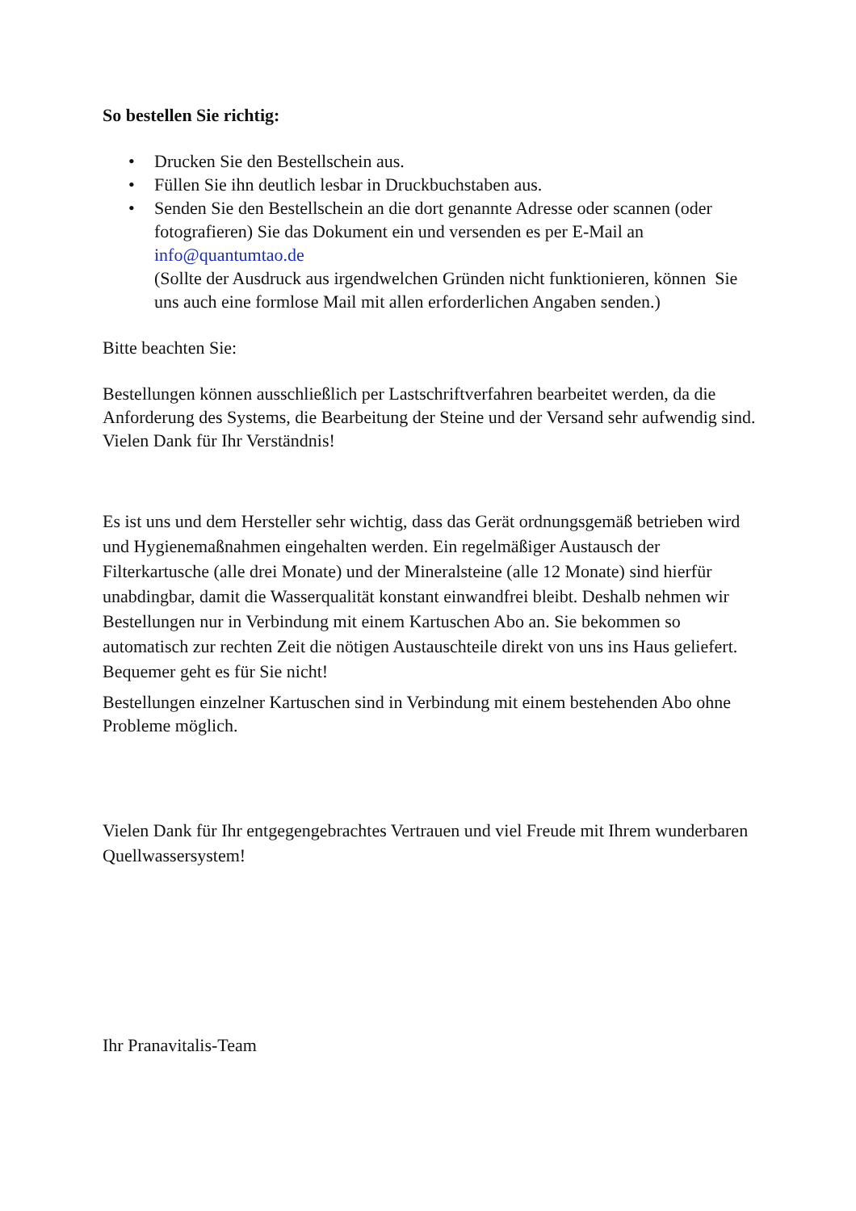So bestellen Sie richtig:
• Drucken Sie den Bestellschein aus.
• Füllen Sie ihn deutlich lesbar in Druckbuchstaben aus.
• Senden Sie den Bestellschein an die dort genannte Adresse oder scannen (oder fotografieren) Sie das Dokument ein und versenden es per E-Mail an info@quantumtao.de
(Sollte der Ausdruck aus irgendwelchen Gründen nicht funktionieren, können Sie uns auch eine formlose Mail mit allen erforderlichen Angaben senden.)
Bitte beachten Sie:
Bestellungen können ausschließlich per Lastschriftverfahren bearbeitet werden, da die Anforderung des Systems, die Bearbeitung der Steine und der Versand sehr aufwendig sind. Vielen Dank für Ihr Verständnis!
Es ist uns und dem Hersteller sehr wichtig, dass das Gerät ordnungsgemäß betrieben wird und Hygienemaßnahmen eingehalten werden. Ein regelmäßiger Austausch der Filterkartusche (alle drei Monate) und der Mineralsteine (alle 12 Monate) sind hierfür unabdingbar, damit die Wasserqualität konstant einwandfrei bleibt. Deshalb nehmen wir Bestellungen nur in Verbindung mit einem Kartuschen Abo an. Sie bekommen so automatisch zur rechten Zeit die nötigen Austauschteile direkt von uns ins Haus geliefert. Bequemer geht es für Sie nicht!
Bestellungen einzelner Kartuschen sind in Verbindung mit einem bestehenden Abo ohne Probleme möglich.
Vielen Dank für Ihr entgegengebrachtes Vertrauen und viel Freude mit Ihrem wunderbaren Quellwassersystem!
Ihr Pranavitalis-Team